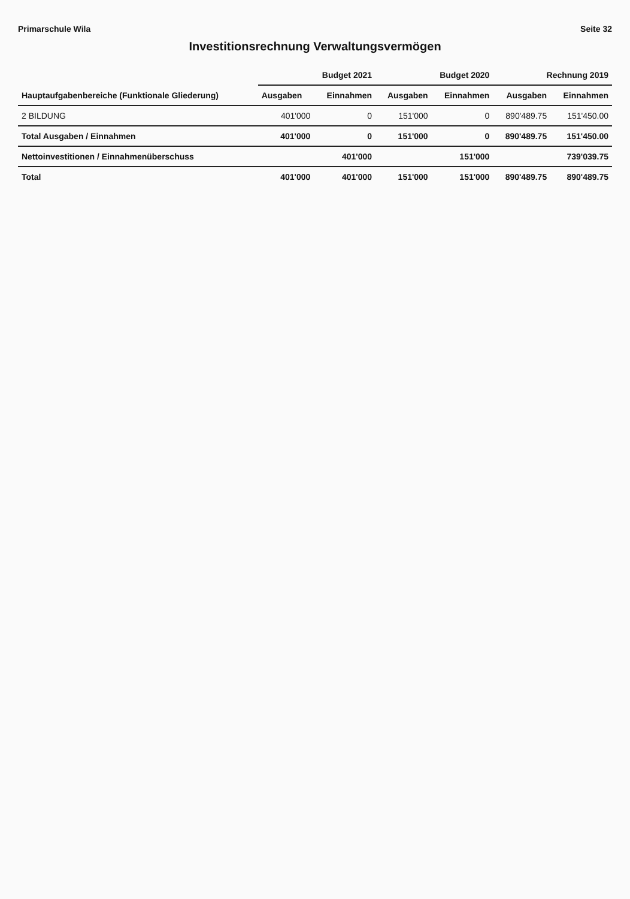Primarschule Wila Seite 32
Investitionsrechnung Verwaltungsvermögen
| Hauptaufgabenbereiche (Funktionale Gliederung) | Budget 2021 | | Budget 2020 | | Rechnung 2019 | |
| --- | --- | --- | --- | --- | --- | --- |
| | Ausgaben | Einnahmen | Ausgaben | Einnahmen | Ausgaben | Einnahmen |
| 2 BILDUNG | 401'000 | 0 | 151'000 | 0 | 890'489.75 | 151'450.00 |
| Total Ausgaben / Einnahmen | 401'000 | 0 | 151'000 | 0 | 890'489.75 | 151'450.00 |
| Nettoinvestitionen / Einnahmenüberschuss | | 401'000 | | 151'000 | | 739'039.75 |
| Total | 401'000 | 401'000 | 151'000 | 151'000 | 890'489.75 | 890'489.75 |